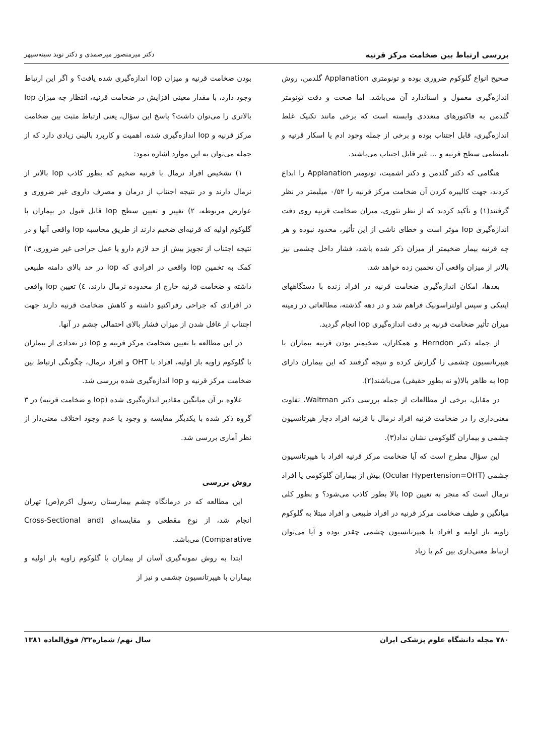بررسی ارتباط بین ضخامت مرکز قرنیه دکتر میرمنصور میرصمدی و دکتر نوید سینه‌سپهر
صحیح انواع گلوکوم ضروری بوده و تونومتری Applanation گلدمن، روش اندازه‌گیری معمول و استاندارد آن می‌باشد. اما صحت و دقت تونومتر گلدمن به فاکتورهای متعددی وابسته است که برخی مانند تکنیک غلط اندازه‌گیری، قابل اجتناب بوده و برخی از جمله وجود ادم یا اسکار قرنیه و نامنظمی سطح قرنیه و ... غیر قابل اجتناب می‌باشند.
هنگامی که دکتر گلدمن و دکتر اشمیت، تونومتر Applanation را ابداع کردند، جهت کالیبره کردن آن ضخامت مرکز قرنیه را ۰/۵۲ میلیمتر در نظر گرفتند(۱) و تأکید کردند که از نظر تئوری، میزان ضخامت قرنیه روی دقت اندازه‌گیری Iop موثر است و خطای ناشی از این تأثیر، محدود نبوده و هر چه قرنیه بیمار ضخیمتر از میزان ذکر شده باشد، فشار داخل چشمی نیز بالاتر از میزان واقعی آن تخمین زده خواهد شد.
بعدها، امکان اندازه‌گیری ضخامت قرنیه در افراد زنده با دستگاههای اپتیکی و سپس اولتراسونیک فراهم شد و در دهه گذشته، مطالعاتی در زمینه میزان تأثیر ضخامت قرنیه بر دقت اندازه‌گیری Iop انجام گردید.
از جمله دکتر Herndon و همکاران، ضخیمتر بودن قرنیه بیماران با هیپرتانسیون چشمی را گزارش کرده و نتیجه گرفتند که این بیماران دارای Iop به ظاهر بالا(و نه بطور حقیقی) می‌باشند(۲).
در مقابل، برخی از مطالعات از جمله بررسی دکتر Waltman، تفاوت معنی‌داری را در ضخامت قرنیه افراد نرمال با قرنیه افراد دچار هیرتانسیون چشمی و بیماران گلوکومی نشان نداد(۳).
این سؤال مطرح است که آیا ضخامت مرکز قرنیه افراد با هیپرتانسیون چشمی (Ocular Hypertension=OHT) بیش از بیماران گلوکومی یا افراد نرمال است که منجر به تعیین Iop بالا بطور کاذب می‌شود؟ و بطور کلی میانگین و طیف ضخامت مرکز قرنیه در افراد طبیعی و افراد مبتلا به گلوکوم زاویه باز اولیه و افراد با هیپرتانسیون چشمی چقدر بوده و آیا می‌توان ارتباط معنی‌داری بین کم یا زیاد
بودن ضخامت قرنیه و میزان Iop اندازه‌گیری شده یافت؟ و اگر این ارتباط وجود دارد، با مقدار معینی افزایش در ضخامت قرنیه، انتظار چه میزان Iop بالاتری را می‌توان داشت؟ پاسخ این سؤال، یعنی ارتباط مثبت بین ضخامت مرکز قرنیه و Iop اندازه‌گیری شده، اهمیت و کاربرد بالینی زیادی دارد که از جمله می‌توان به این موارد اشاره نمود:
۱) تشخیص افراد نرمال با قرنیه ضخیم که بطور کاذب Iop بالاتر از نرمال دارند و در نتیجه اجتناب از درمان و مصرف داروی غیر ضروری و عوارض مربوطه، ۲) تغییر و تعیین سطح Iop قابل قبول در بیماران با گلوکوم اولیه که قرنیه‌ای ضخیم دارند از طریق محاسبه Iop واقعی آنها و در نتیجه اجتناب از تجویز بیش از حد لازم دارو یا عمل جراحی غیر ضروری، ۳) کمک به تخمین Iop واقعی در افرادی که Iop در حد بالای دامنه طبیعی داشته و ضخامت قرنیه خارج از محدوده نرمال دارند، ٤) تعیین Iop واقعی در افرادی که جراحی رفراکتیو داشته و کاهش ضخامت قرنیه دارند جهت اجتناب از غافل شدن از میزان فشار بالای احتمالی چشم در آنها.
در این مطالعه با تعیین ضخامت مرکز قرنیه و Iop در تعدادی از بیماران با گلوکوم زاویه باز اولیه، افراد با OHT و افراد نرمال، چگونگی ارتباط بین ضخامت مرکز قرنیه و Iop اندازه‌گیری شده بررسی شد.
علاوه بر آن میانگین مقادیر اندازه‌گیری شده (Iop و ضخامت قرنیه) در ۳ گروه ذکر شده با یکدیگر مقایسه و وجود یا عدم وجود اختلاف معنی‌دار از نظر آماری بررسی شد.
روش بررسی
این مطالعه که در درمانگاه چشم بیمارستان رسول اکرم(ص) تهران انجام شد، از نوع مقطعی و مقایسه‌ای (Cross-Sectional and Comparative) می‌باشد.
ابتدا به روش نمونه‌گیری آسان از بیماران با گلوکوم زاویه باز اولیه و بیماران با هیپرتانسیون چشمی و نیز از
۷۸۰ مجله دانشگاه علوم پزشکی ایران سال نهم/ شماره۳۲/ فوق‌العاده ۱۳۸۱